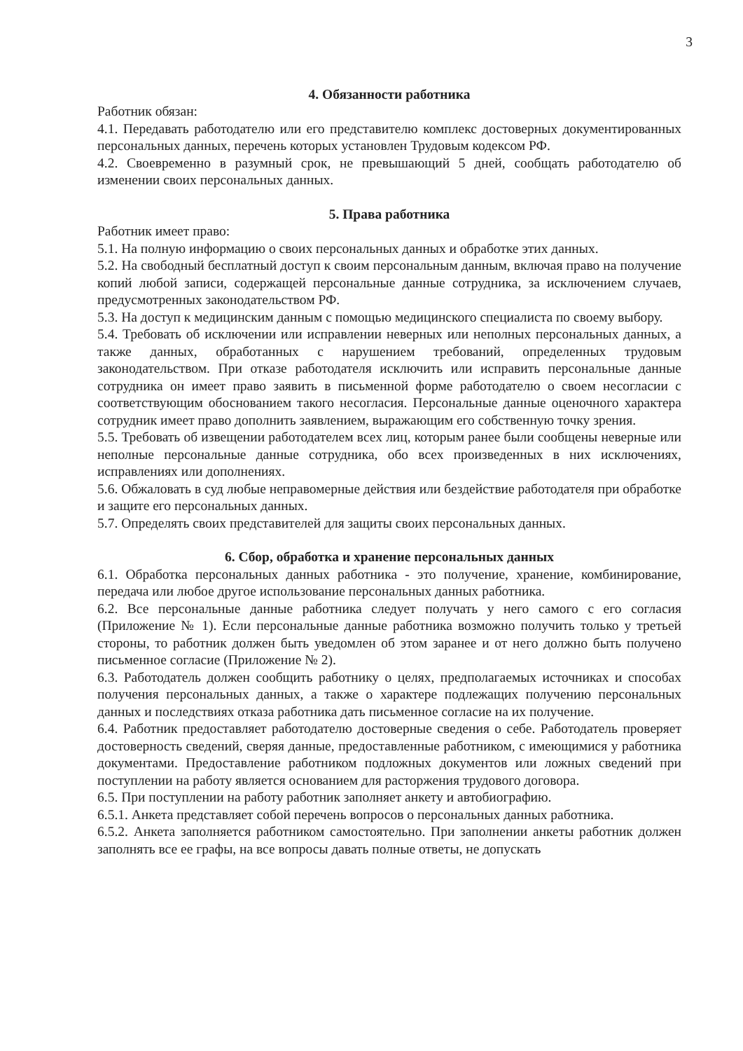3
4. Обязанности работника
Работник обязан:
4.1. Передавать работодателю или его представителю комплекс достоверных документированных персональных данных, перечень которых установлен Трудовым кодексом РФ.
4.2. Своевременно в разумный срок, не превышающий 5 дней, сообщать работодателю об изменении своих персональных данных.
5. Права работника
Работник имеет право:
5.1. На полную информацию о своих персональных данных и обработке этих данных.
5.2. На свободный бесплатный доступ к своим персональным данным, включая право на получение копий любой записи, содержащей персональные данные сотрудника, за исключением случаев, предусмотренных законодательством РФ.
5.3. На доступ к медицинским данным с помощью медицинского специалиста по своему выбору.
5.4. Требовать об исключении или исправлении неверных или неполных персональных данных, а также данных, обработанных с нарушением требований, определенных трудовым законодательством. При отказе работодателя исключить или исправить персональные данные сотрудника он имеет право заявить в письменной форме работодателю о своем несогласии с соответствующим обоснованием такого несогласия. Персональные данные оценочного характера сотрудник имеет право дополнить заявлением, выражающим его собственную точку зрения.
5.5. Требовать об извещении работодателем всех лиц, которым ранее были сообщены неверные или неполные персональные данные сотрудника, обо всех произведенных в них исключениях, исправлениях или дополнениях.
5.6. Обжаловать в суд любые неправомерные действия или бездействие работодателя при обработке и защите его персональных данных.
5.7. Определять своих представителей для защиты своих персональных данных.
6. Сбор, обработка и хранение персональных данных
6.1. Обработка персональных данных работника - это получение, хранение, комбинирование, передача или любое другое использование персональных данных работника.
6.2. Все персональные данные работника следует получать у него самого с его согласия (Приложение № 1). Если персональные данные работника возможно получить только у третьей стороны, то работник должен быть уведомлен об этом заранее и от него должно быть получено письменное согласие (Приложение № 2).
6.3. Работодатель должен сообщить работнику о целях, предполагаемых источниках и способах получения персональных данных, а также о характере подлежащих получению персональных данных и последствиях отказа работника дать письменное согласие на их получение.
6.4. Работник предоставляет работодателю достоверные сведения о себе. Работодатель проверяет достоверность сведений, сверяя данные, предоставленные работником, с имеющимися у работника документами. Предоставление работником подложных документов или ложных сведений при поступлении на работу является основанием для расторжения трудового договора.
6.5. При поступлении на работу работник заполняет анкету и автобиографию.
6.5.1. Анкета представляет собой перечень вопросов о персональных данных работника.
6.5.2. Анкета заполняется работником самостоятельно. При заполнении анкеты работник должен заполнять все ее графы, на все вопросы давать полные ответы, не допускать